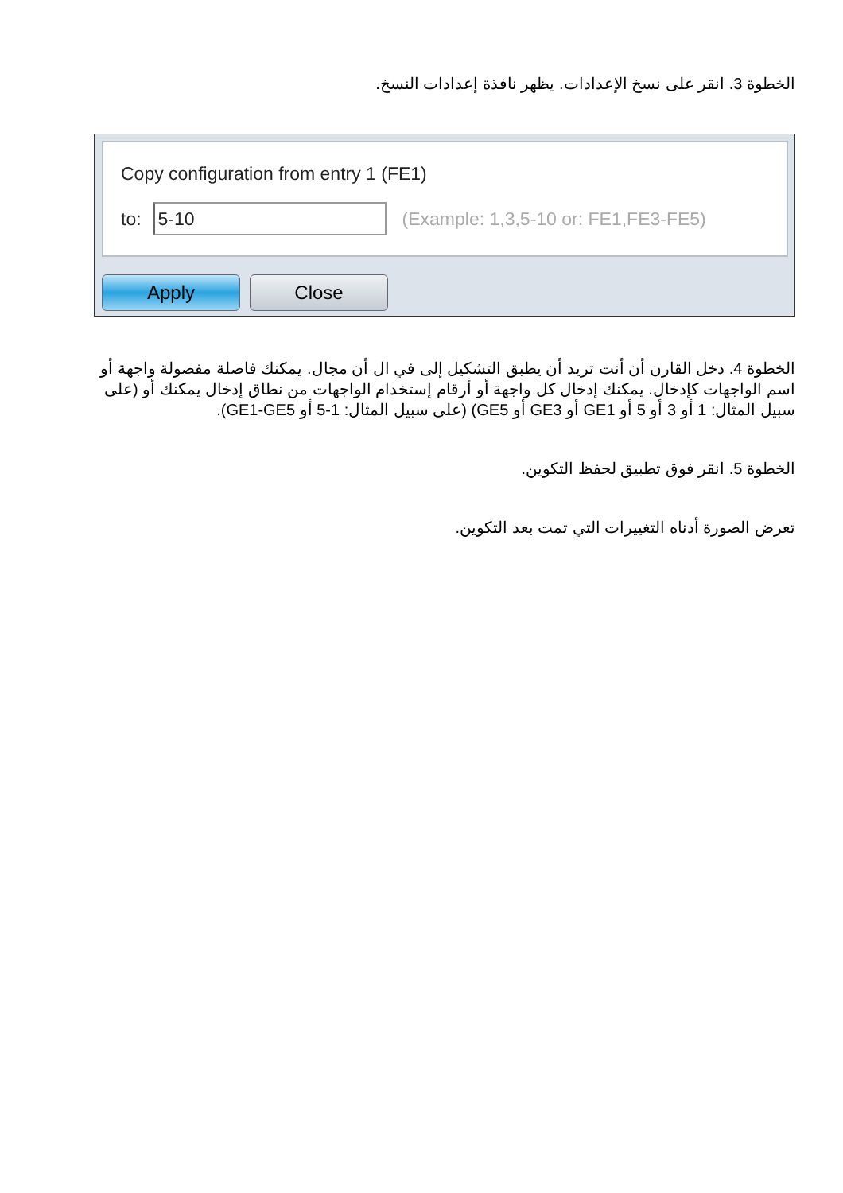الخطوة 3. انقر على نسخ الإعدادات. يظهر نافذة إعدادات النسخ.
Copy configuration from entry 1 (FE1)
to:
5-10
(Example: 1,3,5-10 or: FE1,FE3-FE5)
Apply Close
الخطوة 4. دخل القارن أن أنت تريد أن يطبق التشكيل إلى في ال أن مجال. يمكنك فاصلة مفصولة واجهة أو اسم الواجهات كإدخال. يمكنك إدخال كل واجهة أو أرقام إستخدام الواجهات من نطاق إدخال يمكنك أو (على سبيل المثال: 1 أو 3 أو 5 أو GE1 أو GE3 أو GE5) (على سبيل المثال: 1-5 أو GE1-GE5).
الخطوة 5. انقر فوق تطبيق لحفظ التكوين.
تعرض الصورة أدناه التغييرات التي تمت بعد التكوين.